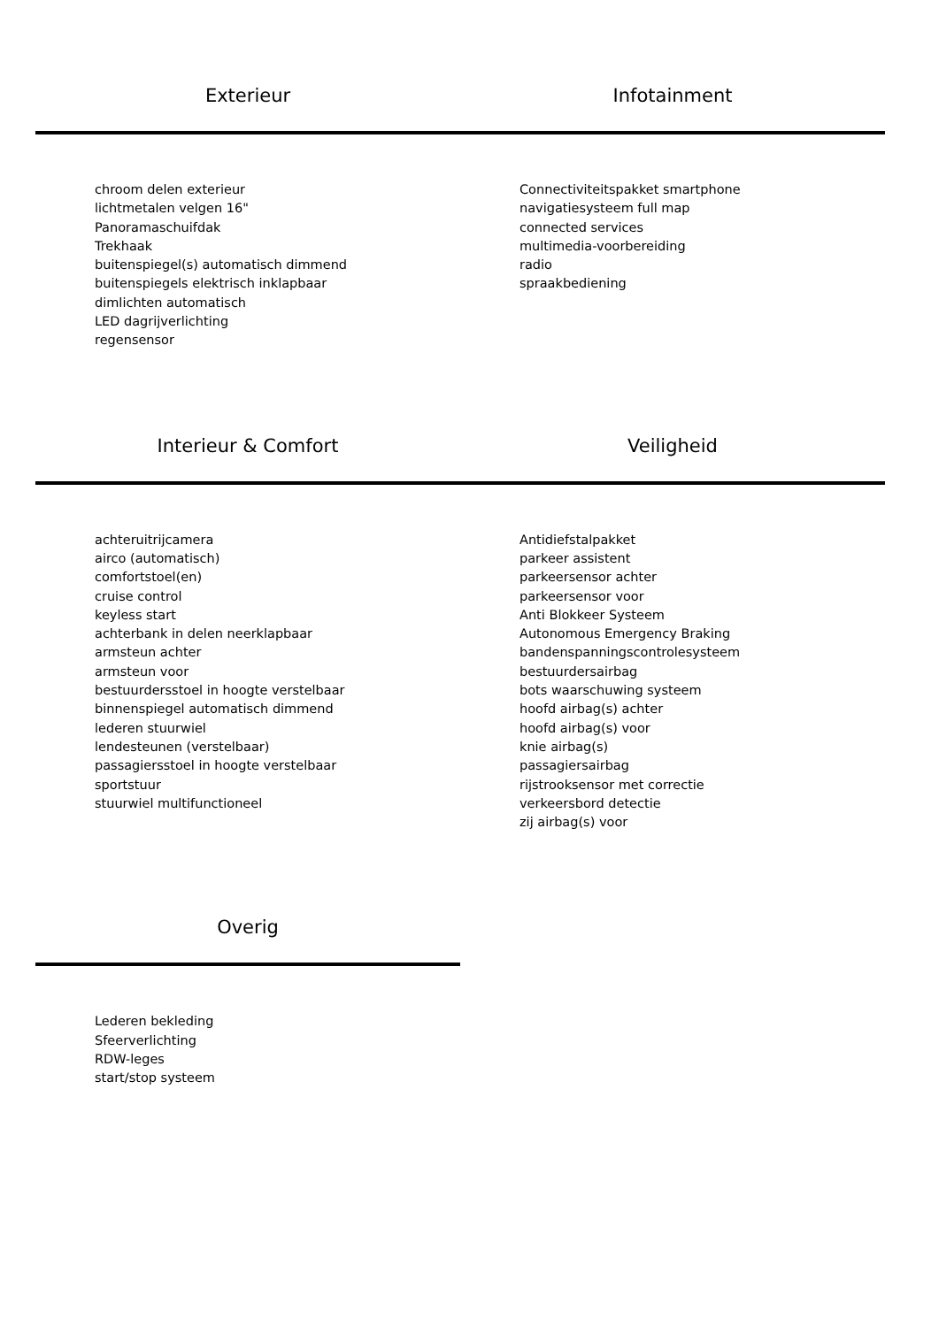Exterieur Infotainment
chroom delen exterieur
lichtmetalen velgen 16"
Panoramaschuifdak
Trekhaak
buitenspiegel(s) automatisch dimmend
buitenspiegels elektrisch inklapbaar
dimlichten automatisch
LED dagrijverlichting
regensensor
Connectiviteitspakket smartphone
navigatiesysteem full map
connected services
multimedia-voorbereiding
radio
spraakbediening
Interieur & Comfort Veiligheid
achteruitrijcamera
airco (automatisch)
comfortstoel(en)
cruise control
keyless start
achterbank in delen neerklapbaar
armsteun achter
armsteun voor
bestuurdersstoel in hoogte verstelbaar
binnenspiegel automatisch dimmend
lederen stuurwiel
lendesteunen (verstelbaar)
passagiersstoel in hoogte verstelbaar
sportstuur
stuurwiel multifunctioneel
Antidiefstalpakket
parkeer assistent
parkeersensor achter
parkeersensor voor
Anti Blokkeer Systeem
Autonomous Emergency Braking
bandenspanningscontrolesysteem
bestuurdersairbag
bots waarschuwing systeem
hoofd airbag(s) achter
hoofd airbag(s) voor
knie airbag(s)
passagiersairbag
rijstrooksensor met correctie
verkeersbord detectie
zij airbag(s) voor
Overig
Lederen bekleding
Sfeerverlichting
RDW-leges
start/stop systeem